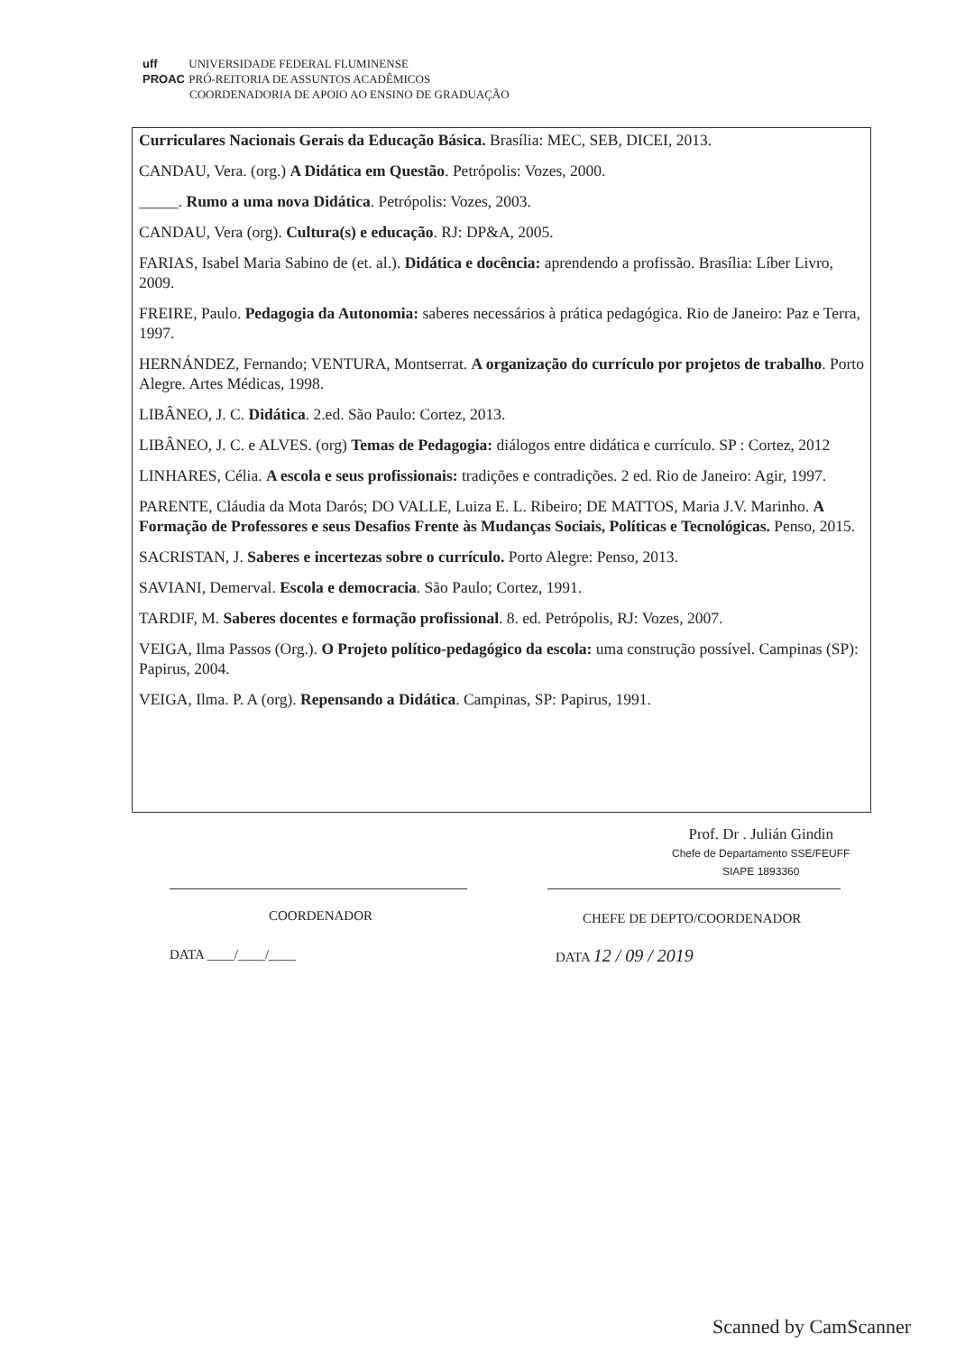uff UNIVERSIDADE FEDERAL FLUMINENSE
PROAC PRÓ-REITORIA DE ASSUNTOS ACADÊMICOS
COORDENADORIA DE APOIO AO ENSINO DE GRADUAÇÃO
Curriculares Nacionais Gerais da Educação Básica. Brasília: MEC, SEB, DICEI, 2013.
CANDAU, Vera. (org.) A Didática em Questão. Petrópolis: Vozes, 2000.
_____. Rumo a uma nova Didática. Petrópolis: Vozes, 2003.
CANDAU, Vera (org). Cultura(s) e educação. RJ: DP&A, 2005.
FARIAS, Isabel Maria Sabino de (et. al.). Didática e docência: aprendendo a profissão. Brasília: Líber Livro, 2009.
FREIRE, Paulo. Pedagogia da Autonomia: saberes necessários à prática pedagógica. Rio de Janeiro: Paz e Terra, 1997.
HERNÁNDEZ, Fernando; VENTURA, Montserrat. A organização do currículo por projetos de trabalho. Porto Alegre. Artes Médicas, 1998.
LIBÂNEO, J. C. Didática. 2.ed. São Paulo: Cortez, 2013.
LIBÂNEO, J. C. e ALVES. (org) Temas de Pedagogia: diálogos entre didática e currículo. SP : Cortez, 2012
LINHARES, Célia. A escola e seus profissionais: tradições e contradições. 2 ed. Rio de Janeiro: Agir, 1997.
PARENTE, Cláudia da Mota Darós; DO VALLE, Luiza E. L. Ribeiro; DE MATTOS, Maria J.V. Marinho. A Formação de Professores e seus Desafios Frente às Mudanças Sociais, Políticas e Tecnológicas. Penso, 2015.
SACRISTAN, J. Saberes e incertezas sobre o currículo. Porto Alegre: Penso, 2013.
SAVIANI, Demerval. Escola e democracia. São Paulo; Cortez, 1991.
TARDIF, M. Saberes docentes e formação profissional. 8. ed. Petrópolis, RJ: Vozes, 2007.
VEIGA, Ilma Passos (Org.). O Projeto político-pedagógico da escola: uma construção possível. Campinas (SP): Papirus, 2004.
VEIGA, Ilma. P. A (org). Repensando a Didática. Campinas, SP: Papirus, 1991.
Prof. Dr . Julián Gindin
Chefe de Departamento SSE/FEUFF
SIAPE 1893360
COORDENADOR CHEFE DE DEPTO/COORDENADOR
DATA ____/____/____ DATA 12 / 09 / 2019
Scanned by CamScanner